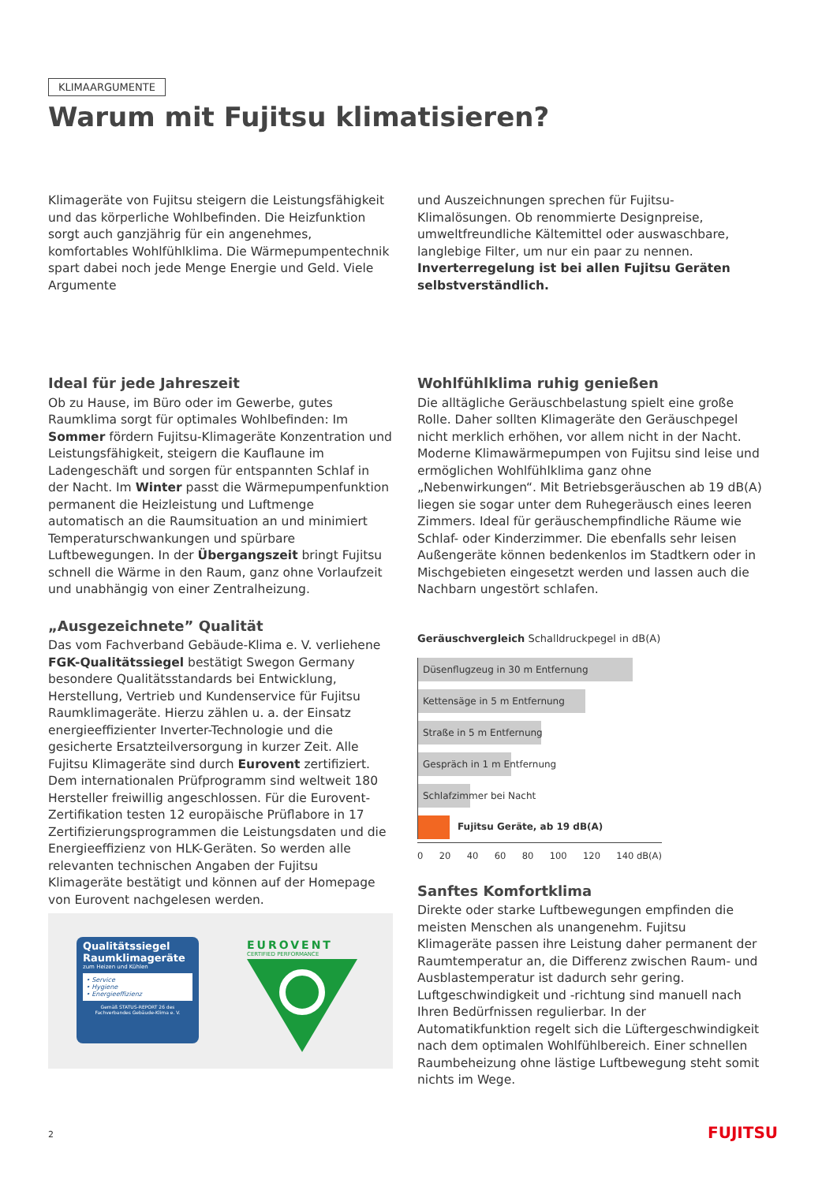KLIMAARGUMENTE
Warum mit Fujitsu klimatisieren?
Klimageräte von Fujitsu steigern die Leistungsfähigkeit und das körperliche Wohlbefinden. Die Heizfunktion sorgt auch ganzjährig für ein angenehmes, komfortables Wohlfühlklima. Die Wärmepumpentechnik spart dabei noch jede Menge Energie und Geld. Viele Argumente
und Auszeichnungen sprechen für Fujitsu-Klimalösungen. Ob renommierte Designpreise, umweltfreundliche Kältemittel oder auswaschbare, langlebige Filter, um nur ein paar zu nennen. Inverterregelung ist bei allen Fujitsu Geräten selbstverständlich.
Ideal für jede Jahreszeit
Ob zu Hause, im Büro oder im Gewerbe, gutes Raumklima sorgt für optimales Wohlbefinden: Im Sommer fördern Fujitsu-Klimageräte Konzentration und Leistungsfähigkeit, steigern die Kauflaune im Ladengeschäft und sorgen für entspannten Schlaf in der Nacht. Im Winter passt die Wärmepumpenfunktion permanent die Heizleistung und Luftmenge automatisch an die Raumsituation an und minimiert Temperaturschwankungen und spürbare Luftbewegungen. In der Übergangszeit bringt Fujitsu schnell die Wärme in den Raum, ganz ohne Vorlaufzeit und unabhängig von einer Zentralheizung.
„Ausgezeichnete” Qualität
Das vom Fachverband Gebäude-Klima e. V. verliehene FGK-Qualitätssiegel bestätigt Swegon Germany besondere Qualitätsstandards bei Entwicklung, Herstellung, Vertrieb und Kundenservice für Fujitsu Raumklimageräte. Hierzu zählen u. a. der Einsatz energieeffizienter Inverter-Technologie und die gesicherte Ersatzteilversorgung in kurzer Zeit. Alle Fujitsu Klimageräte sind durch Eurovent zertifiziert. Dem internationalen Prüfprogramm sind weltweit 180 Hersteller freiwillig angeschlossen. Für die Eurovent-Zertifikation testen 12 europäische Prüflabore in 17 Zertifizierungsprogrammen die Leistungsdaten und die Energieeffizienz von HLK-Geräten. So werden alle relevanten technischen Angaben der Fujitsu Klimageräte bestätigt und können auf der Homepage von Eurovent nachgelesen werden.
Qualitätssiegel Raumklimageräte
zum Heizen und Kühlen
• Service
• Hygiene
• Energieeffizienz
Gemäß STATUS-REPORT 26 des Fachverbandes Gebäude-Klima e. V.
EUROVENT
CERTIFIED PERFORMANCE
Wohlfühlklima ruhig genießen
Die alltägliche Geräuschbelastung spielt eine große Rolle. Daher sollten Klimageräte den Geräuschpegel nicht merklich erhöhen, vor allem nicht in der Nacht. Moderne Klimawärmepumpen von Fujitsu sind leise und ermöglichen Wohlfühlklima ganz ohne „Nebenwirkungen“. Mit Betriebsgeräuschen ab 19 dB(A) liegen sie sogar unter dem Ruhegeräusch eines leeren Zimmers. Ideal für geräuschempfindliche Räume wie Schlaf- oder Kinderzimmer. Die ebenfalls sehr leisen Außengeräte können bedenkenlos im Stadtkern oder in Mischgebieten eingesetzt werden und lassen auch die Nachbarn ungestört schlafen.
Geräuschvergleich Schalldruckpegel in dB(A)
Düsenflugzeug in 30 m Entfernung
Kettensäge in 5 m Entfernung
Straße in 5 m Entfernung
Gespräch in 1 m Entfernung
Schlafzimmer bei Nacht
Fujitsu Geräte, ab 19 dB(A)
0 20 40 60 80 100 120 140 dB(A)
Sanftes Komfortklima
Direkte oder starke Luftbewegungen empfinden die meisten Menschen als unangenehm. Fujitsu Klimageräte passen ihre Leistung daher permanent der Raumtemperatur an, die Differenz zwischen Raum- und Ausblastemperatur ist dadurch sehr gering. Luftgeschwindigkeit und -richtung sind manuell nach Ihren Bedürfnissen regulierbar. In der Automatikfunktion regelt sich die Lüftergeschwindigkeit nach dem optimalen Wohlfühlbereich. Einer schnellen Raumbeheizung ohne lästige Luftbewegung steht somit nichts im Wege.
2 FUJITSU